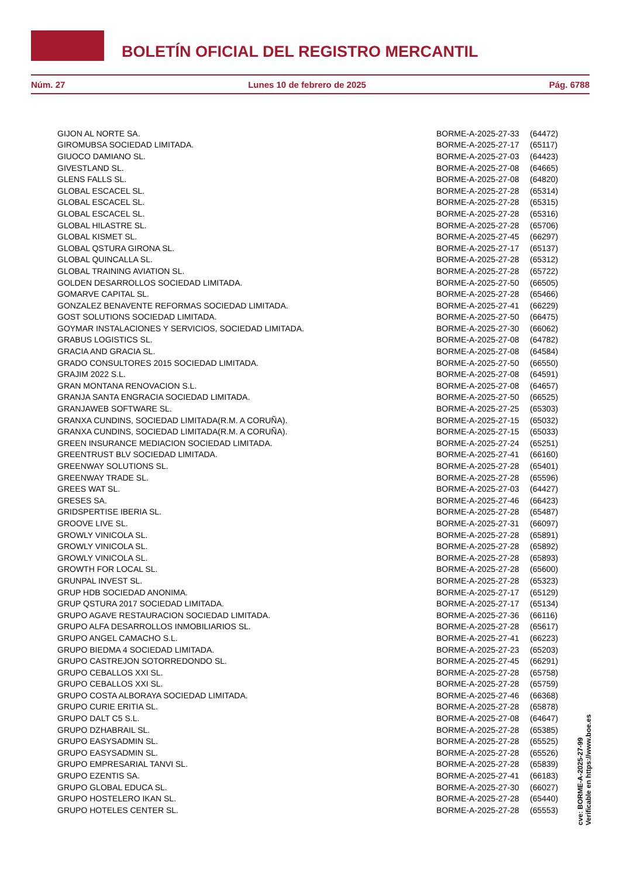BOLETÍN OFICIAL DEL REGISTRO MERCANTIL
Núm. 27 Lunes 10 de febrero de 2025 Pág. 6788
| GIJON AL NORTE SA. | BORME-A-2025-27-33 | (64472) |
| GIROMUBSA SOCIEDAD LIMITADA. | BORME-A-2025-27-17 | (65117) |
| GIUOCO DAMIANO SL. | BORME-A-2025-27-03 | (64423) |
| GIVESTLAND SL. | BORME-A-2025-27-08 | (64665) |
| GLENS FALLS SL. | BORME-A-2025-27-08 | (64820) |
| GLOBAL ESCACEL SL. | BORME-A-2025-27-28 | (65314) |
| GLOBAL ESCACEL SL. | BORME-A-2025-27-28 | (65315) |
| GLOBAL ESCACEL SL. | BORME-A-2025-27-28 | (65316) |
| GLOBAL HILASTRE SL. | BORME-A-2025-27-28 | (65706) |
| GLOBAL KISMET SL. | BORME-A-2025-27-45 | (66297) |
| GLOBAL QSTURA GIRONA SL. | BORME-A-2025-27-17 | (65137) |
| GLOBAL QUINCALLA SL. | BORME-A-2025-27-28 | (65312) |
| GLOBAL TRAINING AVIATION SL. | BORME-A-2025-27-28 | (65722) |
| GOLDEN DESARROLLOS SOCIEDAD LIMITADA. | BORME-A-2025-27-50 | (66505) |
| GOMARVE CAPITAL SL. | BORME-A-2025-27-28 | (65466) |
| GONZALEZ BENAVENTE REFORMAS SOCIEDAD LIMITADA. | BORME-A-2025-27-41 | (66229) |
| GOST SOLUTIONS SOCIEDAD LIMITADA. | BORME-A-2025-27-50 | (66475) |
| GOYMAR INSTALACIONES Y SERVICIOS, SOCIEDAD LIMITADA. | BORME-A-2025-27-30 | (66062) |
| GRABUS LOGISTICS SL. | BORME-A-2025-27-08 | (64782) |
| GRACIA AND GRACIA SL. | BORME-A-2025-27-08 | (64584) |
| GRADO CONSULTORES 2015 SOCIEDAD LIMITADA. | BORME-A-2025-27-50 | (66550) |
| GRAJIM 2022 S.L. | BORME-A-2025-27-08 | (64591) |
| GRAN MONTANA RENOVACION S.L. | BORME-A-2025-27-08 | (64657) |
| GRANJA SANTA ENGRACIA SOCIEDAD LIMITADA. | BORME-A-2025-27-50 | (66525) |
| GRANJAWEB SOFTWARE SL. | BORME-A-2025-27-25 | (65303) |
| GRANXA CUNDINS, SOCIEDAD LIMITADA(R.M. A CORUÑA). | BORME-A-2025-27-15 | (65032) |
| GRANXA CUNDINS, SOCIEDAD LIMITADA(R.M. A CORUÑA). | BORME-A-2025-27-15 | (65033) |
| GREEN INSURANCE MEDIACION SOCIEDAD LIMITADA. | BORME-A-2025-27-24 | (65251) |
| GREENTRUST BLV SOCIEDAD LIMITADA. | BORME-A-2025-27-41 | (66160) |
| GREENWAY SOLUTIONS SL. | BORME-A-2025-27-28 | (65401) |
| GREENWAY TRADE SL. | BORME-A-2025-27-28 | (65596) |
| GREES WAT SL. | BORME-A-2025-27-03 | (64427) |
| GRESES SA. | BORME-A-2025-27-46 | (66423) |
| GRIDSPERTISE IBERIA SL. | BORME-A-2025-27-28 | (65487) |
| GROOVE LIVE SL. | BORME-A-2025-27-31 | (66097) |
| GROWLY VINICOLA SL. | BORME-A-2025-27-28 | (65891) |
| GROWLY VINICOLA SL. | BORME-A-2025-27-28 | (65892) |
| GROWLY VINICOLA SL. | BORME-A-2025-27-28 | (65893) |
| GROWTH FOR LOCAL SL. | BORME-A-2025-27-28 | (65600) |
| GRUNPAL INVEST SL. | BORME-A-2025-27-28 | (65323) |
| GRUP HDB SOCIEDAD ANONIMA. | BORME-A-2025-27-17 | (65129) |
| GRUP QSTURA 2017 SOCIEDAD LIMITADA. | BORME-A-2025-27-17 | (65134) |
| GRUPO AGAVE RESTAURACION SOCIEDAD LIMITADA. | BORME-A-2025-27-36 | (66116) |
| GRUPO ALFA DESARROLLOS INMOBILIARIOS SL. | BORME-A-2025-27-28 | (65617) |
| GRUPO ANGEL CAMACHO S.L. | BORME-A-2025-27-41 | (66223) |
| GRUPO BIEDMA 4 SOCIEDAD LIMITADA. | BORME-A-2025-27-23 | (65203) |
| GRUPO CASTREJON SOTORREDONDO SL. | BORME-A-2025-27-45 | (66291) |
| GRUPO CEBALLOS XXI SL. | BORME-A-2025-27-28 | (65758) |
| GRUPO CEBALLOS XXI SL. | BORME-A-2025-27-28 | (65759) |
| GRUPO COSTA ALBORAYA SOCIEDAD LIMITADA. | BORME-A-2025-27-46 | (66368) |
| GRUPO CURIE ERITIA SL. | BORME-A-2025-27-28 | (65878) |
| GRUPO DALT C5 S.L. | BORME-A-2025-27-08 | (64647) |
| GRUPO DZHABRAIL SL. | BORME-A-2025-27-28 | (65385) |
| GRUPO EASYSADMIN SL. | BORME-A-2025-27-28 | (65525) |
| GRUPO EASYSADMIN SL. | BORME-A-2025-27-28 | (65526) |
| GRUPO EMPRESARIAL TANVI SL. | BORME-A-2025-27-28 | (65839) |
| GRUPO EZENTIS SA. | BORME-A-2025-27-41 | (66183) |
| GRUPO GLOBAL EDUCA SL. | BORME-A-2025-27-30 | (66027) |
| GRUPO HOSTELERO IKAN SL. | BORME-A-2025-27-28 | (65440) |
| GRUPO HOTELES CENTER SL. | BORME-A-2025-27-28 | (65553) |
cve: BORME-A-2025-27-99
Verificable en https://www.boe.es